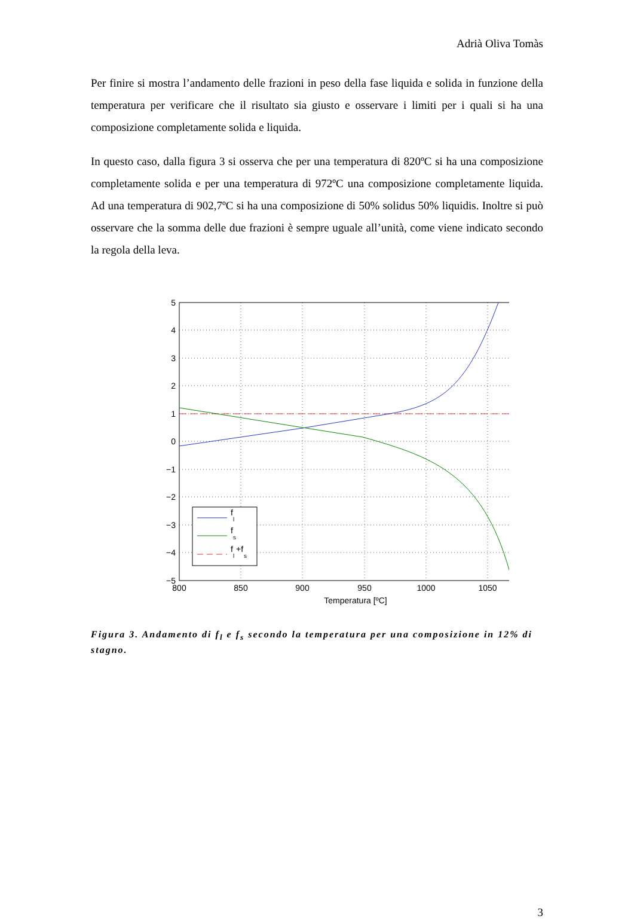Adrià Oliva Tomàs
Per finire si mostra l’andamento delle frazioni in peso della fase liquida e solida in funzione della temperatura per verificare che il risultato sia giusto e osservare i limiti per i quali si ha una composizione completamente solida e liquida.
In questo caso, dalla figura 3 si osserva che per una temperatura di 820ºC si ha una composizione completamente solida e per una temperatura di 972ºC una composizione completamente liquida. Ad una temperatura di 902,7ºC si ha una composizione di 50% solidus 50% liquidis. Inoltre si può osservare che la somma delle due frazioni è sempre uguale all’unità, come viene indicato secondo la regola della leva.
f
l
f
s
f
l
+f
s
5
4
3
2
1
0
−1
−2
−3
−4
−5
800
850
900
950
1000
1050
Temperatura [ºC]
Figura 3. Andamento di f<sub>l</sub> e f<sub>s</sub> secondo la temperatura per una composizione in 12% di stagno.
3